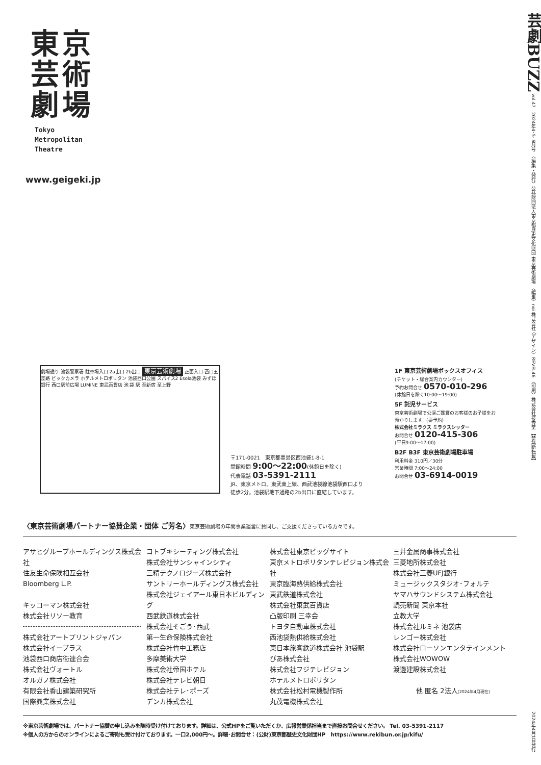東京
芸術
劇場
Tokyo
Metropolitan
Theatre
www.geigeki.jp
芸劇BUZZ vol.47　2024年4･5･6月号　〈編集・発行〉公益財団法人東京都歴史文化財団 東京芸術劇場 〈編集〉noi 株式会社 〈デザイン〉REVEL46 〈印刷〉株式会社技秀堂 【禁無断転載】
劇場通り 池袋警察署 駐車場入口 2a出口 2b出口 東京芸術劇場 正面入口 西口五差路 ビックカメラ ホテルメトロポリタン 池袋西口公園 スパイス2 Esola池袋 みずほ銀行 西口駅前広場 LUMINE 東武百貨店 池 袋 駅 至新宿 至上野
〒171-0021　東京都豊島区西池袋1-8-1
開館時間 9:00〜22:00(休館日を除く)
代表電話 03-5391-2111
JR、東京メトロ、東武東上線、西武池袋線池袋駅西口より
徒歩2分。池袋駅地下通路の2b出口に直結しています。
1F 東京芸術劇場ボックスオフィス
(チケット・総合案内カウンター)
予約お問合せ 0570-010-296
(休館日を除く10:00〜19:00)
5F 託児サービス
東京芸術劇場で公演ご鑑賞のお客様のお子様をお預かりします。(要予約)
株式会社ミラクス ミラクスシッター
お問合せ 0120-415-306
(平日9:00〜17:00)
B2F B3F 東京芸術劇場駐車場
利用料金 310円／30分
営業時間 7:00〜24:00
お問合せ 03-6914-0019
〈東京芸術劇場パートナー協賛企業・団体 ご芳名〉東京芸術劇場の年間事業運営に賛同し、ご支援くださっている方々です。
アサヒグループホールディングス株式会社
住友生命保険相互会社
Bloomberg L.P.
キッコーマン株式会社
株式会社リソー教育
株式会社アートプリントジャパン
株式会社イープラス
池袋西口商店街連合会
株式会社ヴォートル
オルガノ株式会社
有限会社香山建築研究所
国際興業株式会社
コトブキシーティング株式会社
株式会社サンシャインシティ
三精テクノロジーズ株式会社
サントリーホールディングス株式会社
株式会社ジェイアール東日本ビルディング
西武鉄道株式会社
株式会社そごう･西武
第一生命保険株式会社
株式会社竹中工務店
多摩美術大学
株式会社帝国ホテル
株式会社テレビ朝日
株式会社テレ･ポーズ
デンカ株式会社
株式会社東京ビッグサイト
東京メトロポリタンテレビジョン株式会社
東京臨海熱供給株式会社
東武鉄道株式会社
株式会社東武百貨店
凸版印刷 三幸会
トヨタ自動車株式会社
西池袋熱供給株式会社
東日本旅客鉄道株式会社 池袋駅
ぴあ株式会社
株式会社フジテレビジョン
ホテルメトロポリタン
株式会社松村電機製作所
丸茂電機株式会社
三井金属商事株式会社
三菱地所株式会社
株式会社三菱UFJ銀行
ミュージックスタジオ･フォルテ
ヤマハサウンドシステム株式会社
読売新聞 東京本社
立教大学
株式会社ルミネ 池袋店
レンゴー株式会社
株式会社ローソンエンタテインメント
株式会社WOWOW
渡邊建設株式会社
他 匿名 2法人(2024年4月現在)
※東京芸術劇場では、パートナー協賛の申し込みを随時受け付けております。詳細は、公式HPをご覧いただくか、広報営業係担当まで直接お問合せください。 Tel. 03-5391-2117
※個人の方からのオンラインによるご寄附も受け付けております。一口2,000円〜。詳細･お問合せ：(公財)東京都歴史文化財団HP　https://www.rekibun.or.jp/kifu/
2024年4月1日発行